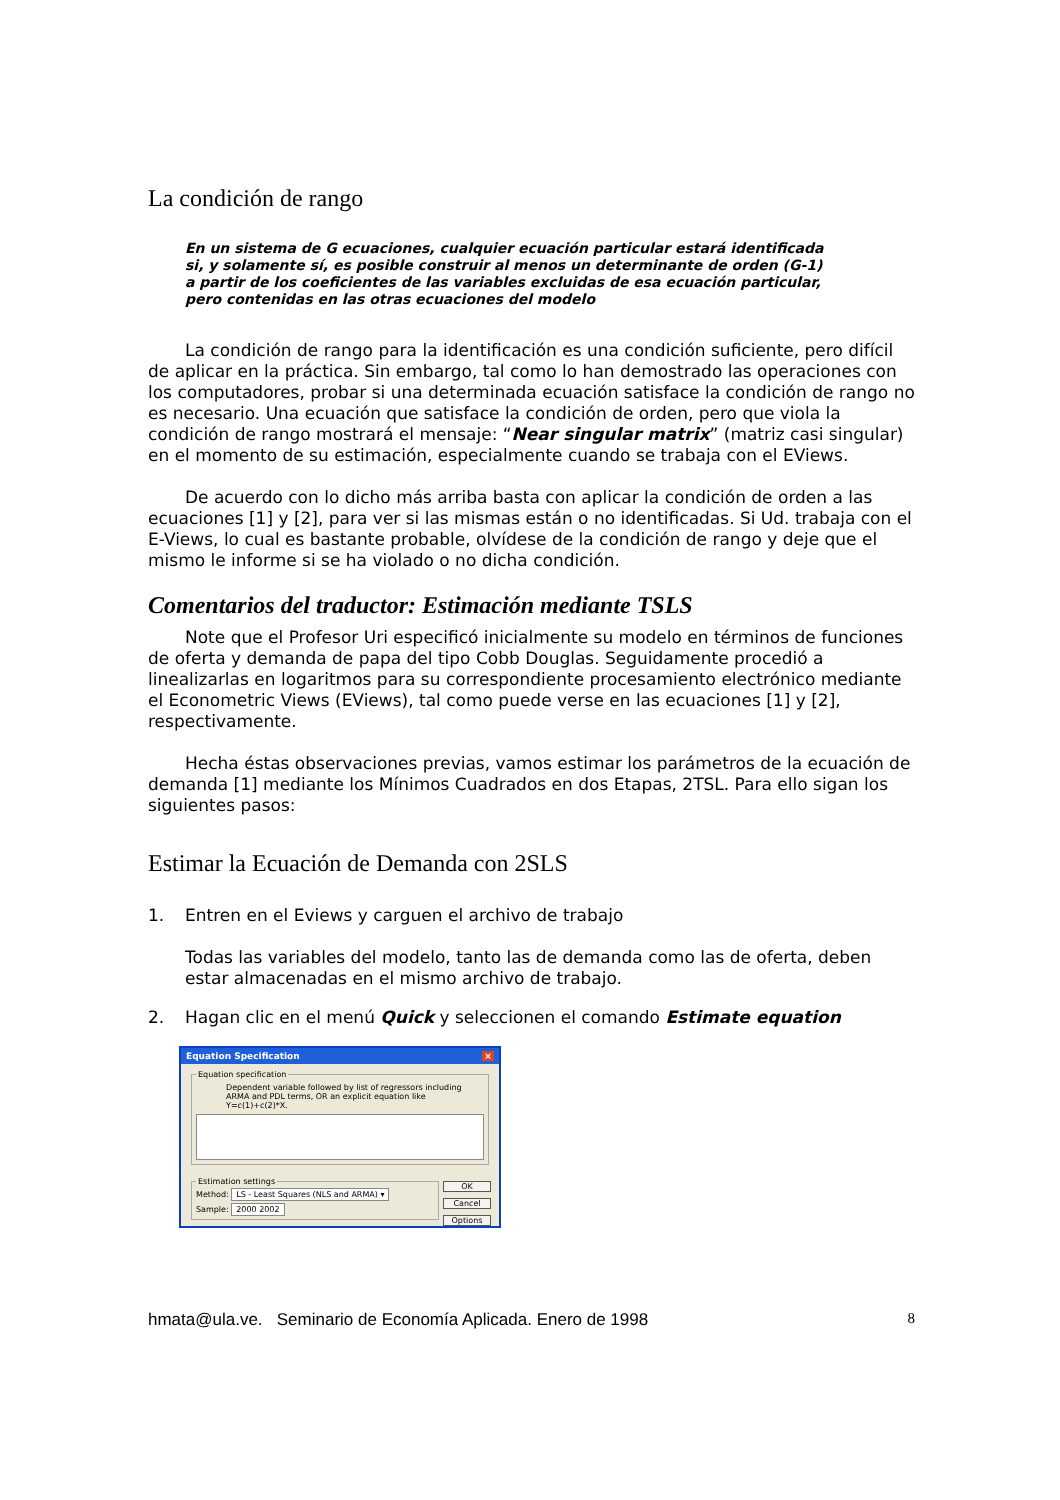La condición de rango
En un sistema de G ecuaciones, cualquier ecuación particular estará identificada si, y solamente sí, es posible construir al menos un determinante de orden (G-1) a partir de los coeficientes de las variables excluidas de esa ecuación particular, pero contenidas en las otras ecuaciones del modelo
La condición de rango para la identificación es una condición suficiente, pero difícil de aplicar en la práctica. Sin embargo, tal como lo han demostrado las operaciones con los computadores, probar si una determinada ecuación satisface la condición de rango no es necesario. Una ecuación que satisface la condición de orden, pero que viola la condición de rango mostrará el mensaje: “Near singular matrix” (matriz casi singular) en el momento de su estimación, especialmente cuando se trabaja con el EViews.
De acuerdo con lo dicho más arriba basta con aplicar la condición de orden a las ecuaciones [1] y [2], para ver si las mismas están o no identificadas. Si Ud. trabaja con el E-Views, lo cual es bastante probable, olvídese de la condición de rango y deje que el mismo le informe si se ha violado o no dicha condición.
Comentarios del traductor: Estimación mediante TSLS
Note que el Profesor Uri especificó inicialmente su modelo en términos de funciones de oferta y demanda de papa del tipo Cobb Douglas. Seguidamente procedió a linealizarlas en logaritmos para su correspondiente procesamiento electrónico mediante el Econometric Views (EViews), tal como puede verse en las ecuaciones [1] y [2], respectivamente.
Hecha éstas observaciones previas, vamos estimar los parámetros de la ecuación de demanda [1] mediante los Mínimos Cuadrados en dos Etapas, 2TSL. Para ello sigan los siguientes pasos:
Estimar la Ecuación de Demanda con 2SLS
1. Entren en el Eviews y carguen el archivo de trabajo
Todas las variables del modelo, tanto las de demanda como las de oferta, deben estar almacenadas en el mismo archivo de trabajo.
2. Hagan clic en el menú Quick y seleccionen el comando Estimate equation
Equation Specification ×
Equation specification
Dependent variable followed by list of regressors including ARMA and PDL terms, OR an explicit equation like Y=c(1)+c(2)*X.
Estimation settings
Method: LS - Least Squares (NLS and ARMA) ▾
Sample: 2000 2002
OK
Cancel
Options
hmata@ula.ve. Seminario de Economía Aplicada. Enero de 1998 8